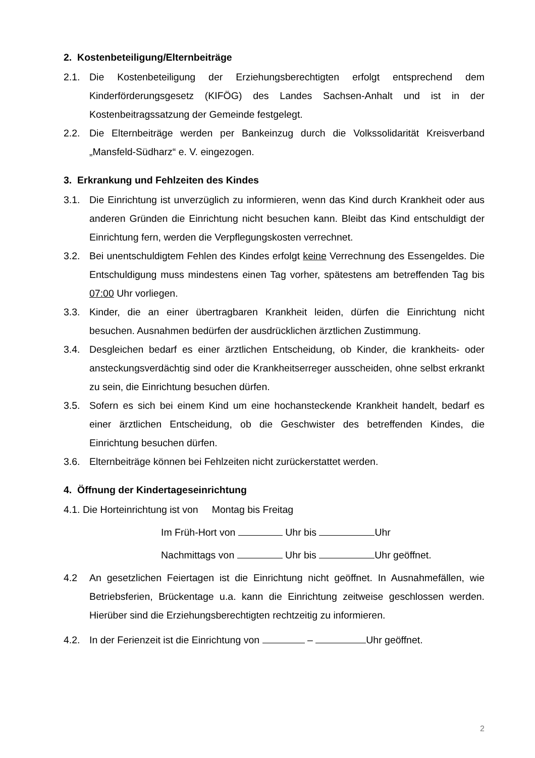2. Kostenbeteiligung/Elternbeiträge
2.1. Die Kostenbeteiligung der Erziehungsberechtigten erfolgt entsprechend dem Kinderförderungsgesetz (KIFÖG) des Landes Sachsen-Anhalt und ist in der Kostenbeitragssatzung der Gemeinde festgelegt.
2.2. Die Elternbeiträge werden per Bankeinzug durch die Volkssolidarität Kreisverband „Mansfeld-Südharz“ e. V. eingezogen.
3. Erkrankung und Fehlzeiten des Kindes
3.1. Die Einrichtung ist unverzüglich zu informieren, wenn das Kind durch Krankheit oder aus anderen Gründen die Einrichtung nicht besuchen kann. Bleibt das Kind entschuldigt der Einrichtung fern, werden die Verpflegungskosten verrechnet.
3.2. Bei unentschuldigtem Fehlen des Kindes erfolgt keine Verrechnung des Essengeldes. Die Entschuldigung muss mindestens einen Tag vorher, spätestens am betreffenden Tag bis 07:00 Uhr vorliegen.
3.3. Kinder, die an einer übertragbaren Krankheit leiden, dürfen die Einrichtung nicht besuchen. Ausnahmen bedürfen der ausdrücklichen ärztlichen Zustimmung.
3.4. Desgleichen bedarf es einer ärztlichen Entscheidung, ob Kinder, die krankheits- oder ansteckungsverdächtig sind oder die Krankheitserreger ausscheiden, ohne selbst erkrankt zu sein, die Einrichtung besuchen dürfen.
3.5. Sofern es sich bei einem Kind um eine hochansteckende Krankheit handelt, bedarf es einer ärztlichen Entscheidung, ob die Geschwister des betreffenden Kindes, die Einrichtung besuchen dürfen.
3.6. Elternbeiträge können bei Fehlzeiten nicht zurückerstattet werden.
4. Öffnung der Kindertageseinrichtung
4.1. Die Horteinrichtung ist von Montag bis Freitag
Im Früh-Hort von Uhr bis Uhr
Nachmittags von Uhr bis Uhr geöffnet.
4.2 An gesetzlichen Feiertagen ist die Einrichtung nicht geöffnet. In Ausnahmefällen, wie Betriebsferien, Brückentage u.a. kann die Einrichtung zeitweise geschlossen werden. Hierüber sind die Erziehungsberechtigten rechtzeitig zu informieren.
4.2. In der Ferienzeit ist die Einrichtung von – Uhr geöffnet.
2